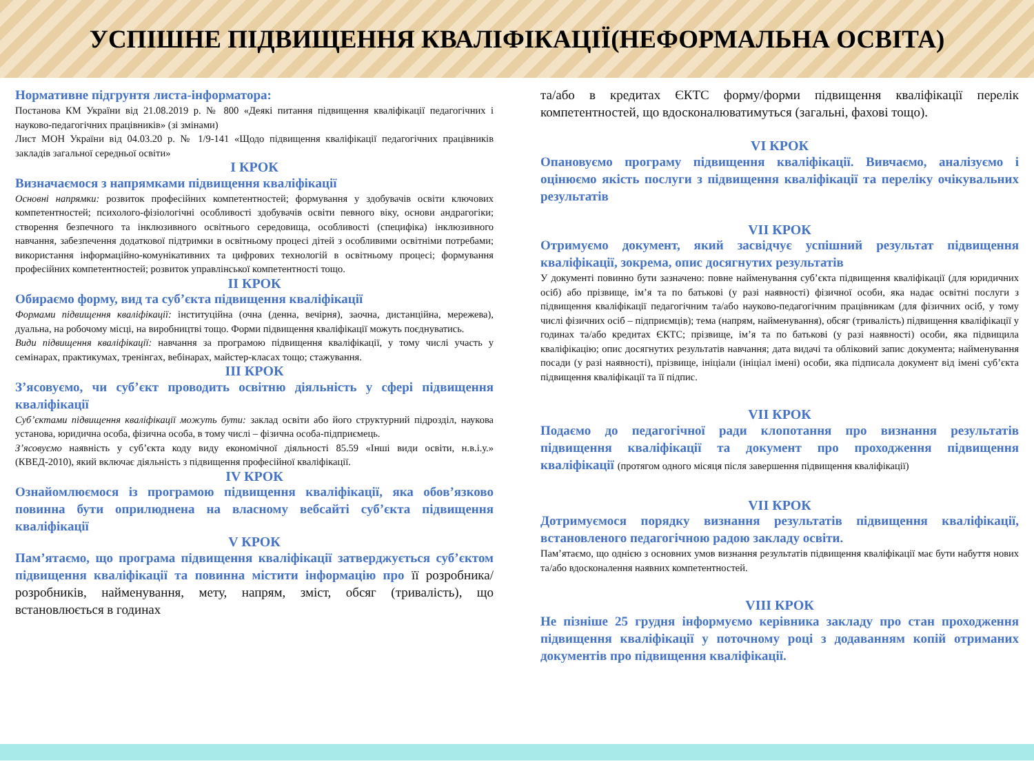УСПІШНЕ ПІДВИЩЕННЯ КВАЛІФІКАЦІЇ(НЕФОРМАЛЬНА ОСВІТА)
Нормативне підгрунтя листа-інформатора:
Постанова КМ України від 21.08.2019 р. № 800 «Деякі питання підвищення кваліфікації педагогічних і науково-педагогічних працівників» (зі змінами)
Лист МОН України від 04.03.20 р. № 1/9-141 «Щодо підвищення кваліфікації педагогічних працівників закладів загальної середньої освіти»
I КРОК
Визначаємося з напрямками підвищення кваліфікації
Основні напрямки: розвиток професійних компетентностей; формування у здобувачів освіти ключових компетентностей; психолого-фізіологічні особливості здобувачів освіти певного віку, основи андрагогіки; створення безпечного та інклюзивного освітнього середовища, особливості (специфіка) інклюзивного навчання, забезпечення додаткової підтримки в освітньому процесі дітей з особливими освітніми потребами; використання інформаційно-комунікативних та цифрових технологій в освітньому процесі; формування професійних компетентностей; розвиток управлінської компетентності тощо.
II КРОК
Обираємо форму, вид та суб’єкта підвищення кваліфікації
Формами підвищення кваліфікації: інституційна (очна (денна, вечірня), заочна, дистанційна, мережева), дуальна, на робочому місці, на виробництві тощо. Форми підвищення кваліфікації можуть поєднуватись.
Види підвищення кваліфікації: навчання за програмою підвищення кваліфікації, у тому числі участь у семінарах, практикумах, тренінгах, вебінарах, майстер-класах тощо; стажування.
III КРОК
З’ясовуємо, чи суб’єкт проводить освітню діяльність у сфері підвищення кваліфікації
Суб’єктами підвищення кваліфікації можуть бути: заклад освіти або його структурний підрозділ, наукова установа, юридична особа, фізична особа, в тому числі – фізична особа-підприємець.
З’ясовуємо наявність у суб’єкта коду виду економічної діяльності 85.59 «Інші види освіти, н.в.і.у.» (КВЕД-2010), який включає діяльність з підвищення професійної кваліфікації.
IV КРОК
Ознайомлюємося із програмою підвищення кваліфікації, яка обов’язково повинна бути оприлюднена на власному вебсайті суб’єкта підвищення кваліфікації
V КРОК
Пам’ятаємо, що програма підвищення кваліфікації затверджується суб’єктом підвищення кваліфікації та повинна містити інформацію про її розробника/розробників, найменування, мету, напрям, зміст, обсяг (тривалість), що встановлюється в годинах
та/або в кредитах ЄКТС форму/форми підвищення кваліфікації перелік компетентностей, що вдосконалюватимуться (загальні, фахові тощо).
VI КРОК
Опановуємо програму підвищення кваліфікації. Вивчаємо, аналізуємо і оцінюємо якість послуги з підвищення кваліфікації та переліку очікувальних результатів
VII КРОК
Отримуємо документ, який засвідчує успішний результат підвищення кваліфікації, зокрема, опис досягнутих результатів
У документі повинно бути зазначено: повне найменування суб’єкта підвищення кваліфікації (для юридичних осіб) або прізвище, ім’я та по батькові (у разі наявності) фізичної особи, яка надає освітні послуги з підвищення кваліфікації педагогічним та/або науково-педагогічним працівникам (для фізичних осіб, у тому числі фізичних осіб – підприємців); тема (напрям, найменування), обсяг (тривалість) підвищення кваліфікації у годинах та/або кредитах ЄКТС; прізвище, ім’я та по батькові (у разі наявності) особи, яка підвищила кваліфікацію; опис досягнутих результатів навчання; дата видачі та обліковий запис документа; найменування посади (у разі наявності), прізвище, ініціали (ініціал імені) особи, яка підписала документ від імені суб’єкта підвищення кваліфікації та її підпис.
VII КРОК
Подаємо до педагогічної ради клопотання про визнання результатів підвищення кваліфікації та документ про проходження підвищення кваліфікації (протягом одного місяця після завершення підвищення кваліфікації)
VII КРОК
Дотримуємося порядку визнання результатів підвищення кваліфікації, встановленого педагогічною радою закладу освіти.
Пам’ятаємо, що однією з основних умов визнання результатів підвищення кваліфікації має бути набуття нових та/або вдосконалення наявних компетентностей.
VIII КРОК
Не пізніше 25 грудня інформуємо керівника закладу про стан проходження підвищення кваліфікації у поточному році з додаванням копій отриманих документів про підвищення кваліфікації.